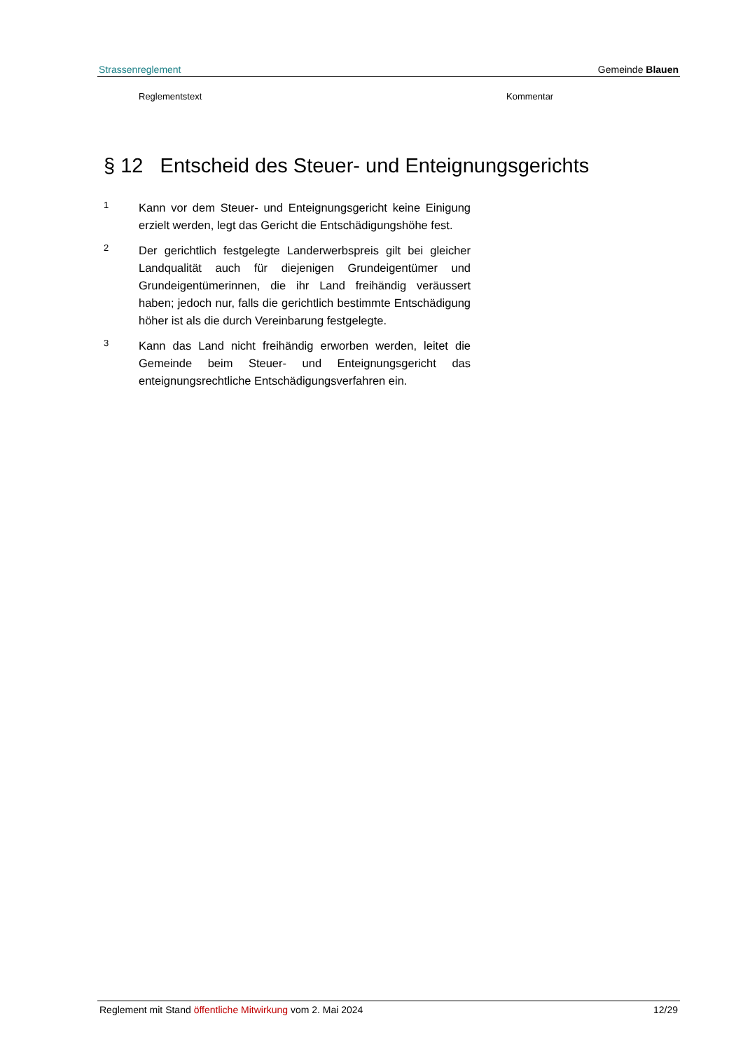Strassenreglement Gemeinde Blauen
Reglementstext Kommentar
§ 12 Entscheid des Steuer- und Enteignungsgerichts
1
Kann vor dem Steuer- und Enteignungsgericht keine Einigung erzielt werden, legt das Gericht die Entschädigungshöhe fest.
2
Der gerichtlich festgelegte Landerwerbspreis gilt bei gleicher Landqualität auch für diejenigen Grundeigentümer und Grundeigentümerinnen, die ihr Land freihändig veräussert haben; jedoch nur, falls die gerichtlich bestimmte Entschädigung höher ist als die durch Vereinbarung festgelegte.
3
Kann das Land nicht freihändig erworben werden, leitet die Gemeinde beim Steuer- und Enteignungsgericht das enteignungsrechtliche Entschädigungsverfahren ein.
Reglement mit Stand öffentliche Mitwirkung vom 2. Mai 2024 12/29